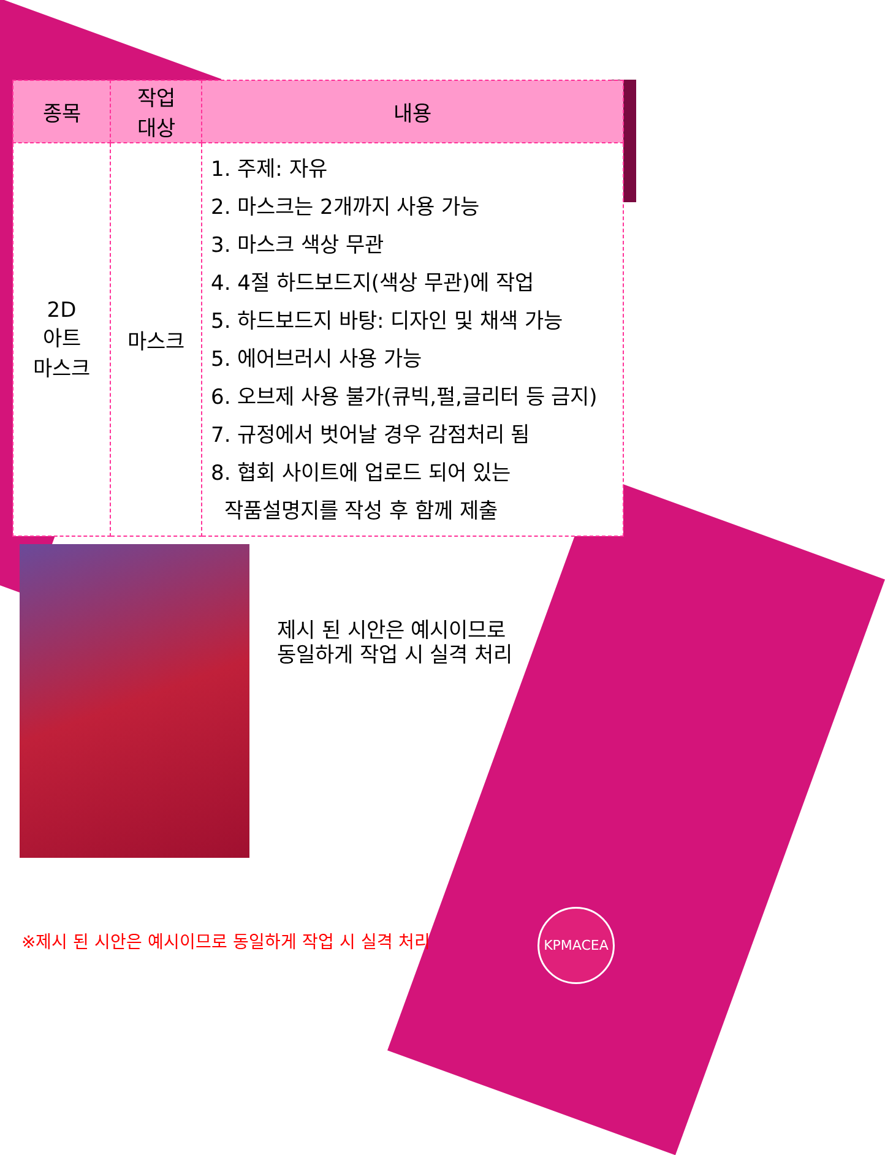| 종목 | 작업 대상 | 내용 |
| --- | --- | --- |
| 2D 아트 마스크 | 마스크 | 1. 주제: 자유 2. 마스크는 2개까지 사용 가능 3. 마스크 색상 무관 4. 4절 하드보드지(색상 무관)에 작업 5. 하드보드지 바탕: 디자인 및 채색 가능 5. 에어브러시 사용 가능 6. 오브제 사용 불가(큐빅,펄,글리터 등 금지) 7. 규정에서 벗어날 경우 감점처리 됨 8. 협회 사이트에 업로드 되어 있는 작품설명지를 작성 후 함께 제출 |
제시 된 시안은 예시이므로
동일하게 작업 시 실격 처리
※제시 된 시안은 예시이므로 동일하게 작업 시 실격 처리
KPMACEA